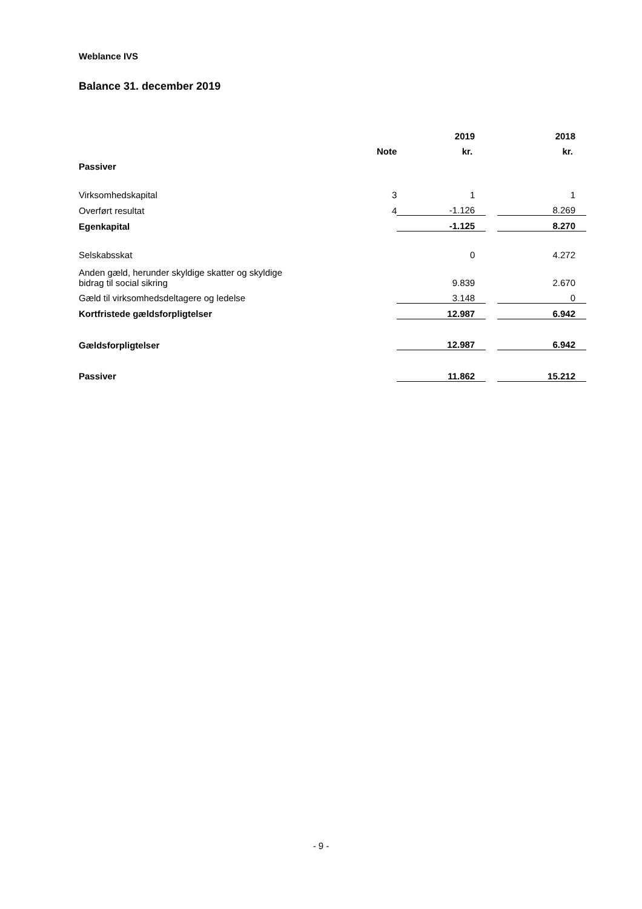Weblance IVS
Balance 31. december 2019
| | | 2019 | | 2018 |
| | Note | kr. | | kr. |
| Passiver | | | | |
| Virksomhedskapital | 3 | 1 | | 1 |
| Overført resultat | 4 | -1.126 | | 8.269 |
| Egenkapital | | -1.125 | | 8.270 |
| Selskabsskat | | 0 | | 4.272 |
| Anden gæld, herunder skyldige skatter og skyldige bidrag til social sikring | | 9.839 | | 2.670 |
| Gæld til virksomhedsdeltagere og ledelse | | 3.148 | | 0 |
| Kortfristede gældsforpligtelser | | 12.987 | | 6.942 |
| Gældsforpligtelser | | 12.987 | | 6.942 |
| Passiver | | 11.862 | | 15.212 |
- 9 -